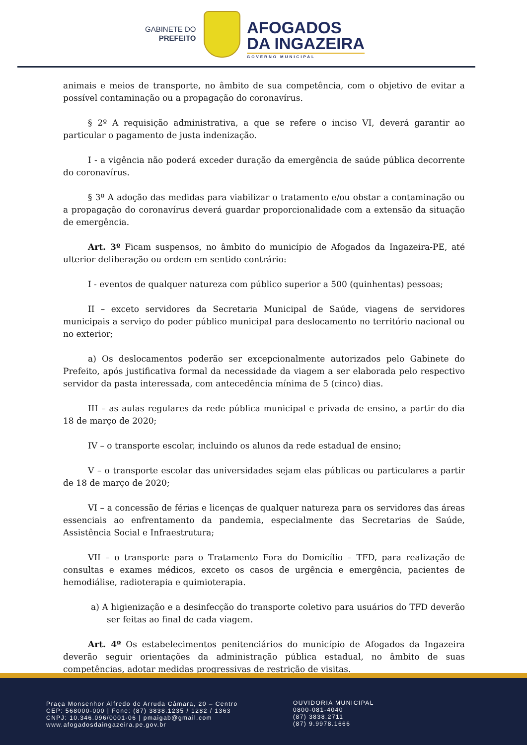GABINETE DO
PREFEITO
AFOGADOS
DA INGAZEIRA
GOVERNO MUNICIPAL
animais e meios de transporte, no âmbito de sua competência, com o objetivo de evitar a possível contaminação ou a propagação do coronavírus.
§ 2º A requisição administrativa, a que se refere o inciso VI, deverá garantir ao particular o pagamento de justa indenização.
I - a vigência não poderá exceder duração da emergência de saúde pública decorrente do coronavírus.
§ 3º A adoção das medidas para viabilizar o tratamento e/ou obstar a contaminação ou a propagação do coronavírus deverá guardar proporcionalidade com a extensão da situação de emergência.
Art. 3º Ficam suspensos, no âmbito do município de Afogados da Ingazeira-PE, até ulterior deliberação ou ordem em sentido contrário:
I - eventos de qualquer natureza com público superior a 500 (quinhentas) pessoas;
II – exceto servidores da Secretaria Municipal de Saúde, viagens de servidores municipais a serviço do poder público municipal para deslocamento no território nacional ou no exterior;
a) Os deslocamentos poderão ser excepcionalmente autorizados pelo Gabinete do Prefeito, após justificativa formal da necessidade da viagem a ser elaborada pelo respectivo servidor da pasta interessada, com antecedência mínima de 5 (cinco) dias.
III – as aulas regulares da rede pública municipal e privada de ensino, a partir do dia 18 de março de 2020;
IV – o transporte escolar, incluindo os alunos da rede estadual de ensino;
V – o transporte escolar das universidades sejam elas públicas ou particulares a partir de 18 de março de 2020;
VI – a concessão de férias e licenças de qualquer natureza para os servidores das áreas essenciais ao enfrentamento da pandemia, especialmente das Secretarias de Saúde, Assistência Social e Infraestrutura;
VII – o transporte para o Tratamento Fora do Domicílio – TFD, para realização de consultas e exames médicos, exceto os casos de urgência e emergência, pacientes de hemodiálise, radioterapia e quimioterapia.
a) A higienização e a desinfecção do transporte coletivo para usuários do TFD deverão ser feitas ao final de cada viagem.
Art. 4º Os estabelecimentos penitenciários do município de Afogados da Ingazeira deverão seguir orientações da administração pública estadual, no âmbito de suas competências, adotar medidas progressivas de restrição de visitas.
Praça Monsenhor Alfredo de Arruda Câmara, 20 – Centro
CEP: 568000-000 | Fone: (87) 3838.1235 / 1282 / 1363
CNPJ: 10.346.096/0001-06 | pmaigab@gmail.com
www.afogadosdaingazeira.pe.gov.br
OUVIDORIA MUNICIPAL
0800-081-4040
(87) 3838.2711
(87) 9.9978.1666